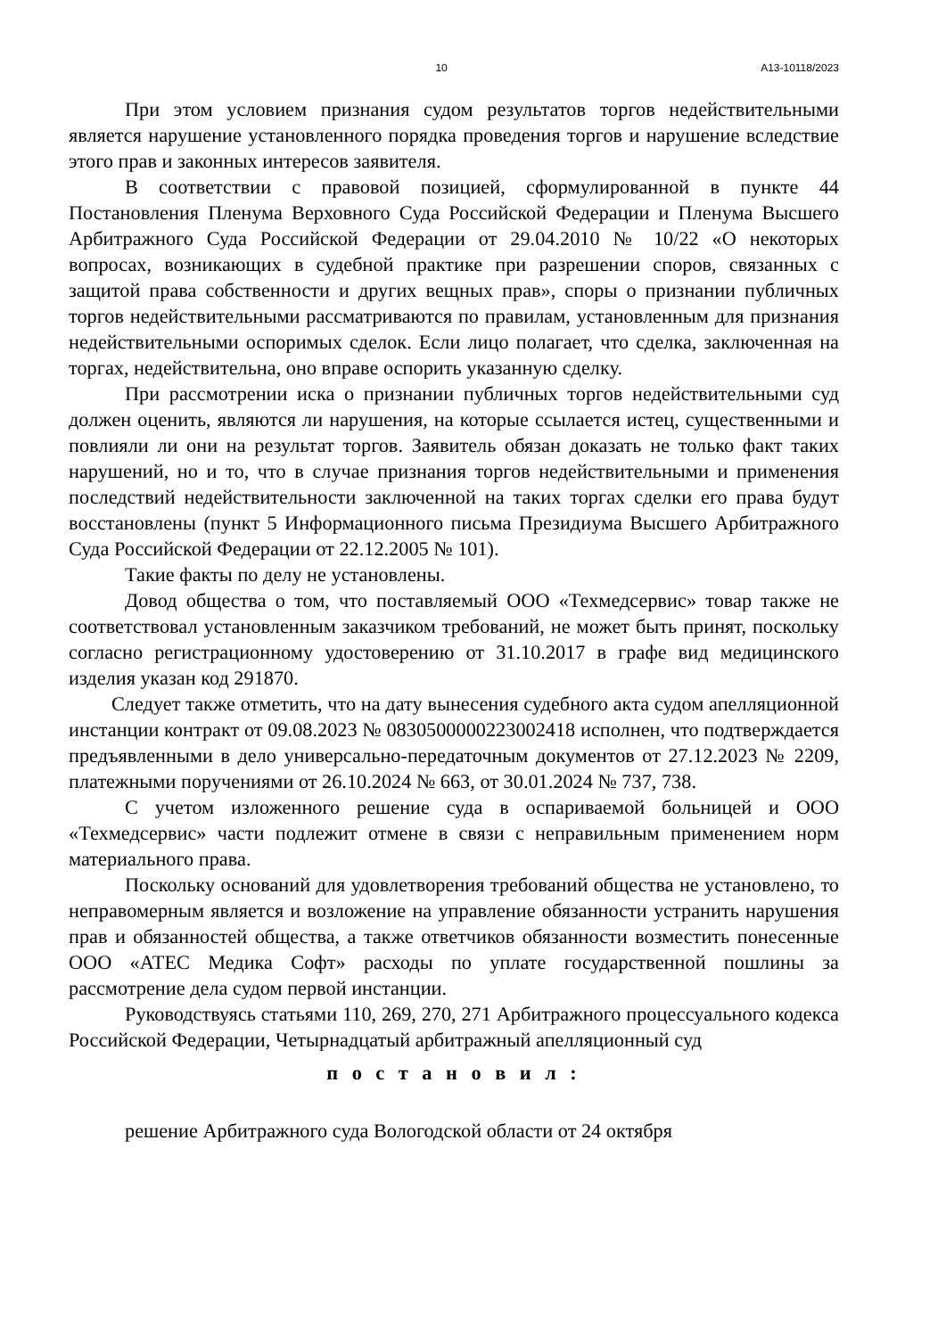10 А13-10118/2023
При этом условием признания судом результатов торгов недействительными является нарушение установленного порядка проведения торгов и нарушение вследствие этого прав и законных интересов заявителя.
В соответствии с правовой позицией, сформулированной в пункте 44 Постановления Пленума Верховного Суда Российской Федерации и Пленума Высшего Арбитражного Суда Российской Федерации от 29.04.2010 № 10/22 «О некоторых вопросах, возникающих в судебной практике при разрешении споров, связанных с защитой права собственности и других вещных прав», споры о признании публичных торгов недействительными рассматриваются по правилам, установленным для признания недействительными оспоримых сделок. Если лицо полагает, что сделка, заключенная на торгах, недействительна, оно вправе оспорить указанную сделку.
При рассмотрении иска о признании публичных торгов недействительными суд должен оценить, являются ли нарушения, на которые ссылается истец, существенными и повлияли ли они на результат торгов. Заявитель обязан доказать не только факт таких нарушений, но и то, что в случае признания торгов недействительными и применения последствий недействительности заключенной на таких торгах сделки его права будут восстановлены (пункт 5 Информационного письма Президиума Высшего Арбитражного Суда Российской Федерации от 22.12.2005 № 101).
Такие факты по делу не установлены.
Довод общества о том, что поставляемый ООО «Техмедсервис» товар также не соответствовал установленным заказчиком требований, не может быть принят, поскольку согласно регистрационному удостоверению от 31.10.2017 в графе вид медицинского изделия указан код 291870.
Следует также отметить, что на дату вынесения судебного акта судом апелляционной инстанции контракт от 09.08.2023 № 0830500000223002418 исполнен, что подтверждается предъявленными в дело универсально-передаточным документов от 27.12.2023 № 2209, платежными поручениями от 26.10.2024 № 663, от 30.01.2024 № 737, 738.
С учетом изложенного решение суда в оспариваемой больницей и ООО «Техмедсервис» части подлежит отмене в связи с неправильным применением норм материального права.
Поскольку оснований для удовлетворения требований общества не установлено, то неправомерным является и возложение на управление обязанности устранить нарушения прав и обязанностей общества, а также ответчиков обязанности возместить понесенные ООО «АТЕС Медика Софт» расходы по уплате государственной пошлины за рассмотрение дела судом первой инстанции.
Руководствуясь статьями 110, 269, 270, 271 Арбитражного процессуального кодекса Российской Федерации, Четырнадцатый арбитражный апелляционный суд
п о с т а н о в и л :
решение Арбитражного суда Вологодской области от 24 октября